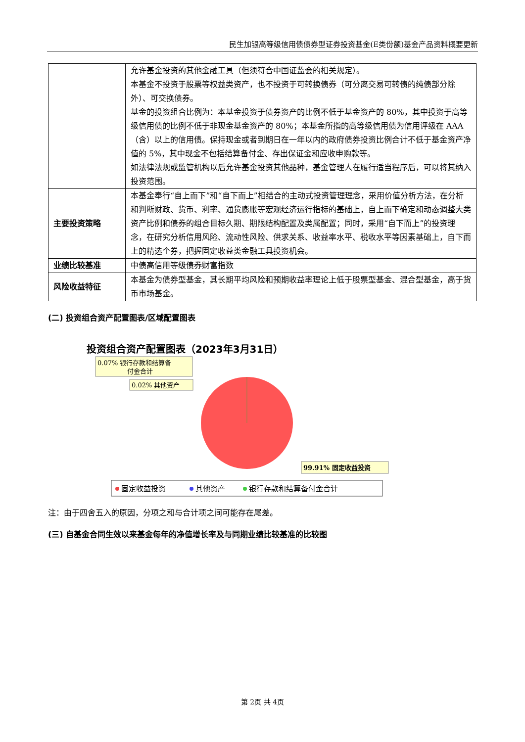民生加银高等级信用债债券型证券投资基金(E类份额)基金产品资料概要更新
| | 允许基金投资的其他金融工具（但须符合中国证监会的相关规定）。 本基金不投资于股票等权益类资产，也不投资于可转换债券（可分离交易可转债的纯债部分除外）、可交换债券。 基金的投资组合比例为：本基金投资于债券资产的比例不低于基金资产的 80%，其中投资于高等级信用债的比例不低于非现金基金资产的 80%；本基金所指的高等级信用债为信用评级在 AAA（含）以上的信用债。保持现金或者到期日在一年以内的政府债券投资比例合计不低于基金资产净值的 5%，其中现金不包括结算备付金、存出保证金和应收申购款等。 如法律法规或监管机构以后允许基金投资其他品种，基金管理人在履行适当程序后，可以将其纳入投资范围。 |
| 主要投资策略 | 本基金奉行“自上而下”和“自下而上”相结合的主动式投资管理理念，采用价值分析方法，在分析和判断财政、货币、利率、通货膨胀等宏观经济运行指标的基础上，自上而下确定和动态调整大类资产比例和债券的组合目标久期、期限结构配置及类属配置；同时，采用“自下而上”的投资理念，在研究分析信用风险、流动性风险、供求关系、收益率水平、税收水平等因素基础上，自下而上的精选个券，把握固定收益类金融工具投资机会。 |
| 业绩比较基准 | 中债高信用等级债券财富指数 |
| 风险收益特征 | 本基金为债券型基金，其长期平均风险和预期收益率理论上低于股票型基金、混合型基金，高于货币市场基金。 |
(二) 投资组合资产配置图表/区域配置图表
投资组合资产配置图表（2023年3月31日）
0.07% 银行存款和结算备
付金合计
0.02% 其他资产
99.91% 固定收益投资
固定收益投资
其他资产
银行存款和结算备付金合计
注：由于四舍五入的原因，分项之和与合计项之间可能存在尾差。
(三) 自基金合同生效以来基金每年的净值增长率及与同期业绩比较基准的比较图
第 2页 共 4页